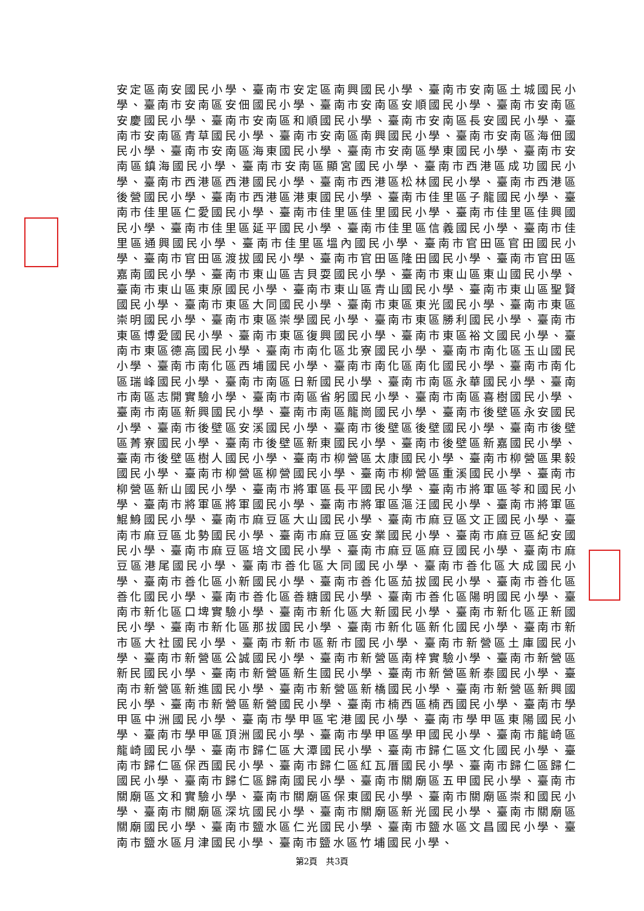安定區南安國民小學、臺南市安定區南興國民小學、臺南市安南區土城國民小學、臺南市安南區安佃國民小學、臺南市安南區安順國民小學、臺南市安南區安慶國民小學、臺南市安南區和順國民小學、臺南市安南區長安國民小學、臺南市安南區青草國民小學、臺南市安南區南興國民小學、臺南市安南區海佃國民小學、臺南市安南區海東國民小學、臺南市安南區學東國民小學、臺南市安南區鎮海國民小學、臺南市安南區顯宮國民小學、臺南市西港區成功國民小學、臺南市西港區西港國民小學、臺南市西港區松林國民小學、臺南市西港區後營國民小學、臺南市西港區港東國民小學、臺南市佳里區子龍國民小學、臺南市佳里區仁愛國民小學、臺南市佳里區佳里國民小學、臺南市佳里區佳興國民小學、臺南市佳里區延平國民小學、臺南市佳里區信義國民小學、臺南市佳里區通興國民小學、臺南市佳里區塭內國民小學、臺南市官田區官田國民小學、臺南市官田區渡拔國民小學、臺南市官田區隆田國民小學、臺南市官田區嘉南國民小學、臺南市東山區吉貝耍國民小學、臺南市東山區東山國民小學、臺南市東山區東原國民小學、臺南市東山區青山國民小學、臺南市東山區聖賢國民小學、臺南市東區大同國民小學、臺南市東區東光國民小學、臺南市東區崇明國民小學、臺南市東區崇學國民小學、臺南市東區勝利國民小學、臺南市東區博愛國民小學、臺南市東區復興國民小學、臺南市東區裕文國民小學、臺南市東區德高國民小學、臺南市南化區北寮國民小學、臺南市南化區玉山國民小學、臺南市南化區西埔國民小學、臺南市南化區南化國民小學、臺南市南化區瑞峰國民小學、臺南市南區日新國民小學、臺南市南區永華國民小學、臺南市南區志開實驗小學、臺南市南區省躬國民小學、臺南市南區喜樹國民小學、臺南市南區新興國民小學、臺南市南區龍崗國民小學、臺南市後壁區永安國民小學、臺南市後壁區安溪國民小學、臺南市後壁區後壁國民小學、臺南市後壁區菁寮國民小學、臺南市後壁區新東國民小學、臺南市後壁區新嘉國民小學、臺南市後壁區樹人國民小學、臺南市柳營區太康國民小學、臺南市柳營區果毅國民小學、臺南市柳營區柳營國民小學、臺南市柳營區重溪國民小學、臺南市柳營區新山國民小學、臺南市將軍區長平國民小學、臺南市將軍區苓和國民小學、臺南市將軍區將軍國民小學、臺南市將軍區漚汪國民小學、臺南市將軍區鯤鯓國民小學、臺南市麻豆區大山國民小學、臺南市麻豆區文正國民小學、臺南市麻豆區北勢國民小學、臺南市麻豆區安業國民小學、臺南市麻豆區紀安國民小學、臺南市麻豆區培文國民小學、臺南市麻豆區麻豆國民小學、臺南市麻豆區港尾國民小學、臺南市善化區大同國民小學、臺南市善化區大成國民小學、臺南市善化區小新國民小學、臺南市善化區茄拔國民小學、臺南市善化區善化國民小學、臺南市善化區善糖國民小學、臺南市善化區陽明國民小學、臺南市新化區口埤實驗小學、臺南市新化區大新國民小學、臺南市新化區正新國民小學、臺南市新化區那拔國民小學、臺南市新化區新化國民小學、臺南市新市區大社國民小學、臺南市新市區新市國民小學、臺南市新營區土庫國民小學、臺南市新營區公誠國民小學、臺南市新營區南梓實驗小學、臺南市新營區新民國民小學、臺南市新營區新生國民小學、臺南市新營區新泰國民小學、臺南市新營區新進國民小學、臺南市新營區新橋國民小學、臺南市新營區新興國民小學、臺南市新營區新營國民小學、臺南市楠西區楠西國民小學、臺南市學甲區中洲國民小學、臺南市學甲區宅港國民小學、臺南市學甲區東陽國民小學、臺南市學甲區頂洲國民小學、臺南市學甲區學甲國民小學、臺南市龍崎區龍崎國民小學、臺南市歸仁區大潭國民小學、臺南市歸仁區文化國民小學、臺南市歸仁區保西國民小學、臺南市歸仁區紅瓦厝國民小學、臺南市歸仁區歸仁國民小學、臺南市歸仁區歸南國民小學、臺南市關廟區五甲國民小學、臺南市關廟區文和實驗小學、臺南市關廟區保東國民小學、臺南市關廟區崇和國民小學、臺南市關廟區深坑國民小學、臺南市關廟區新光國民小學、臺南市關廟區關廟國民小學、臺南市鹽水區仁光國民小學、臺南市鹽水區文昌國民小學、臺南市鹽水區月津國民小學、臺南市鹽水區竹埔國民小學、
第2頁　共3頁